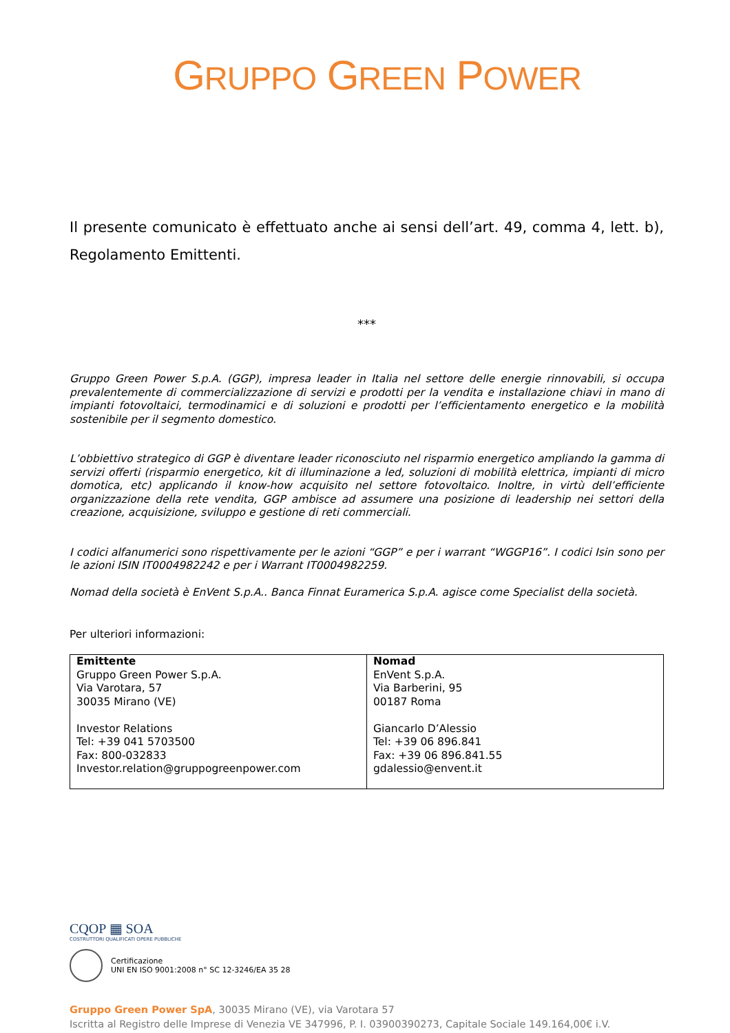GRUPPO GREEN POWER
Il presente comunicato è effettuato anche ai sensi dell’art. 49, comma 4, lett. b), Regolamento Emittenti.
***
Gruppo Green Power S.p.A. (GGP), impresa leader in Italia nel settore delle energie rinnovabili, si occupa prevalentemente di commercializzazione di servizi e prodotti per la vendita e installazione chiavi in mano di impianti fotovoltaici, termodinamici e di soluzioni e prodotti per l’efficientamento energetico e la mobilità sostenibile per il segmento domestico.
L’obbiettivo strategico di GGP è diventare leader riconosciuto nel risparmio energetico ampliando la gamma di servizi offerti (risparmio energetico, kit di illuminazione a led, soluzioni di mobilità elettrica, impianti di micro domotica, etc) applicando il know-how acquisito nel settore fotovoltaico. Inoltre, in virtù dell’efficiente organizzazione della rete vendita, GGP ambisce ad assumere una posizione di leadership nei settori della creazione, acquisizione, sviluppo e gestione di reti commerciali.
I codici alfanumerici sono rispettivamente per le azioni “GGP” e per i warrant “WGGP16”. I codici Isin sono per le azioni ISIN IT0004982242 e per i Warrant IT0004982259.
Nomad della società è EnVent S.p.A.. Banca Finnat Euramerica S.p.A. agisce come Specialist della società.
Per ulteriori informazioni:
| Emittente Gruppo Green Power S.p.A. Via Varotara, 57 30035 Mirano (VE) Investor Relations Tel: +39 041 5703500 Fax: 800-032833 Investor.relation@gruppogreenpower.com | Nomad EnVent S.p.A. Via Barberini, 95 00187 Roma Giancarlo D’Alessio Tel: +39 06 896.841 Fax: +39 06 896.841.55 gdalessio@envent.it |
CQOP ▦ SOA
COSTRUTTORI QUALIFICATI OPERE PUBBLICHE
Certificazione
UNI EN ISO 9001:2008 n° SC 12-3246/EA 35 28
Gruppo Green Power SpA, 30035 Mirano (VE), via Varotara 57
Iscritta al Registro delle Imprese di Venezia VE 347996, P. I. 03900390273, Capitale Sociale 149.164,00€ i.V.